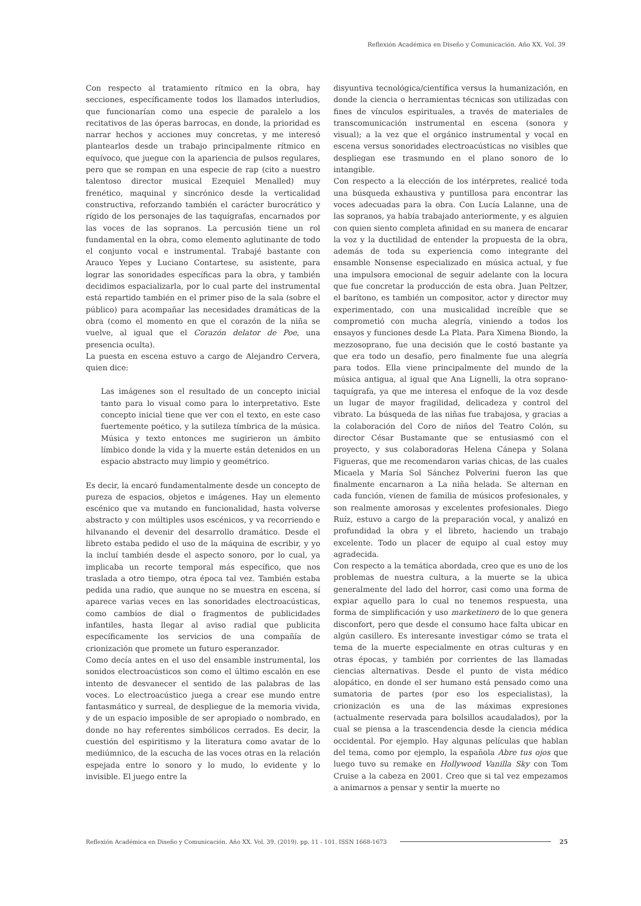Reflexión Académica en Diseño y Comunicación. Año XX. Vol. 39
Con respecto al tratamiento rítmico en la obra, hay secciones, específicamente todos los llamados interludios, que funcionarían como una especie de paralelo a los recitativos de las óperas barrocas, en donde, la prioridad es narrar hechos y acciones muy concretas, y me interesó plantearlos desde un trabajo principalmente rítmico en equívoco, que juegue con la apariencia de pulsos regulares, pero que se rompan en una especie de rap (cito a nuestro talentoso director musical Ezequiel Menalled) muy frenético, maquinal y sincrónico desde la verticalidad constructiva, reforzando también el carácter burocrático y rígido de los personajes de las taquígrafas, encarnados por las voces de las sopranos. La percusión tiene un rol fundamental en la obra, como elemento aglutinante de todo el conjunto vocal e instrumental. Trabajé bastante con Arauco Yepes y Luciano Contartese, su asistente, para lograr las sonoridades específicas para la obra, y también decidimos espacializarla, por lo cual parte del instrumental está repartido también en el primer piso de la sala (sobre el público) para acompañar las necesidades dramáticas de la obra (como el momento en que el corazón de la niña se vuelve, al igual que el Corazón delator de Poe, una presencia oculta).
La puesta en escena estuvo a cargo de Alejandro Cervera, quien dice:
Las imágenes son el resultado de un concepto inicial tanto para lo visual como para lo interpretativo. Este concepto inicial tiene que ver con el texto, en este caso fuertemente poético, y la sutileza tímbrica de la música. Música y texto entonces me sugirieron un ámbito límbico donde la vida y la muerte están detenidos en un espacio abstracto muy limpio y geométrico.
Es decir, la encaró fundamentalmente desde un concepto de pureza de espacios, objetos e imágenes. Hay un elemento escénico que va mutando en funcionalidad, hasta volverse abstracto y con múltiples usos escénicos, y va recorriendo e hilvanando el devenir del desarrollo dramático. Desde el libreto estaba pedido el uso de la máquina de escribir, y yo la incluí también desde el aspecto sonoro, por lo cual, ya implicaba un recorte temporal más específico, que nos traslada a otro tiempo, otra época tal vez. También estaba pedida una radio, que aunque no se muestra en escena, sí aparece varias veces en las sonoridades electroacústicas, como cambios de dial o fragmentos de publicidades infantiles, hasta llegar al aviso radial que publicita específicamente los servicios de una compañía de crionización que promete un futuro esperanzador.
Como decía antes en el uso del ensamble instrumental, los sonidos electroacústicos son como el último escalón en ese intento de desvanecer el sentido de las palabras de las voces. Lo electroacústico juega a crear ese mundo entre fantasmático y surreal, de despliegue de la memoria vivida, y de un espacio imposible de ser apropiado o nombrado, en donde no hay referentes simbólicos cerrados. Es decir, la cuestión del espiritismo y la literatura como avatar de lo mediúmnico, de la escucha de las voces otras en la relación espejada entre lo sonoro y lo mudo, lo evidente y lo invisible. El juego entre la
disyuntiva tecnológica/científica versus la humanización, en donde la ciencia o herramientas técnicas son utilizadas con fines de vínculos espirituales, a través de materiales de transcomunicación instrumental en escena (sonora y visual); a la vez que el orgánico instrumental y vocal en escena versus sonoridades electroacústicas no visibles que despliegan ese trasmundo en el plano sonoro de lo intangible.
Con respecto a la elección de los intérpretes, realicé toda una búsqueda exhaustiva y puntillosa para encontrar las voces adecuadas para la obra. Con Lucía Lalanne, una de las sopranos, ya había trabajado anteriormente, y es alguien con quien siento completa afinidad en su manera de encarar la voz y la ductilidad de entender la propuesta de la obra, además de toda su experiencia como integrante del ensamble Nonsense especializado en música actual, y fue una impulsora emocional de seguir adelante con la locura que fue concretar la producción de esta obra. Juan Peltzer, el barítono, es también un compositor, actor y director muy experimentado, con una musicalidad increíble que se comprometió con mucha alegría, viniendo a todos los ensayos y funciones desde La Plata. Para Ximena Biondo, la mezzosoprano, fue una decisión que le costó bastante ya que era todo un desafío, pero finalmente fue una alegría para todos. Ella viene principalmente del mundo de la música antigua, al igual que Ana Lignelli, la otra soprano-taquígrafa, ya que me interesa el enfoque de la voz desde un lugar de mayor fragilidad, delicadeza y control del vibrato. La búsqueda de las niñas fue trabajosa, y gracias a la colaboración del Coro de niños del Teatro Colón, su director César Bustamante que se entusiasmó con el proyecto, y sus colaboradoras Helena Cánepa y Solana Figueras, que me recomendaron varias chicas, de las cuales Micaela y María Sol Sánchez Polverini fueron las que finalmente encarnaron a La niña helada. Se alternan en cada función, vienen de familia de músicos profesionales, y son realmente amorosas y excelentes profesionales. Diego Ruíz, estuvo a cargo de la preparación vocal, y analizó en profundidad la obra y el libreto, haciendo un trabajo excelente. Todo un placer de equipo al cual estoy muy agradecida.
Con respecto a la temática abordada, creo que es uno de los problemas de nuestra cultura, a la muerte se la ubica generalmente del lado del horror, casi como una forma de expiar aquello para lo cual no tenemos respuesta, una forma de simplificación y uso marketinero de lo que genera disconfort, pero que desde el consumo hace falta ubicar en algún casillero. Es interesante investigar cómo se trata el tema de la muerte especialmente en otras culturas y en otras épocas, y también por corrientes de las llamadas ciencias alternativas. Desde el punto de vista médico alopático, en donde el ser humano está pensado como una sumatoria de partes (por eso los especialistas), la crionización es una de las máximas expresiones (actualmente reservada para bolsillos acaudalados), por la cual se piensa a la trascendencia desde la ciencia médica occidental. Por ejemplo. Hay algunas películas que hablan del tema, como por ejemplo, la española Abre tus ojos que luego tuvo su remake en Hollywood Vanilla Sky con Tom Cruise a la cabeza en 2001. Creo que si tal vez empezamos a animarnos a pensar y sentir la muerte no
Reflexión Académica en Diseño y Comunicación. Año XX. Vol. 39. (2019). pp. 11 - 101. ISSN 1668-1673 25